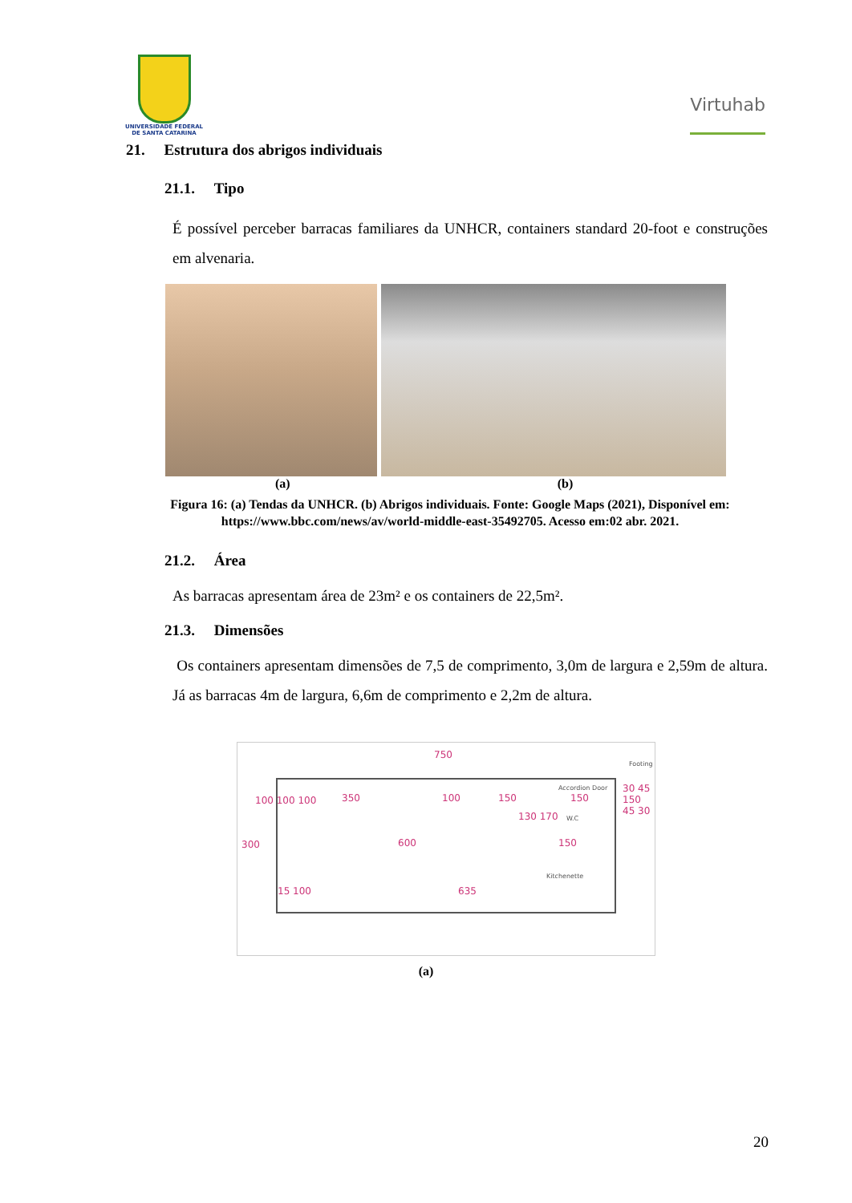UNIVERSIDADE FEDERAL
DE SANTA CATARINA
Virtuhab
21. Estrutura dos abrigos individuais
21.1. Tipo
É possível perceber barracas familiares da UNHCR, containers standard 20-foot e construções em alvenaria.
(a) (b)
Figura 16: (a) Tendas da UNHCR. (b) Abrigos individuais. Fonte: Google Maps (2021), Disponível em: https://www.bbc.com/news/av/world-middle-east-35492705. Acesso em:02 abr. 2021.
21.2. Área
As barracas apresentam área de 23m² e os containers de 22,5m².
21.3. Dimensões
Os containers apresentam dimensões de 7,5 de comprimento, 3,0m de largura e 2,59m de altura. Já as barracas 4m de largura, 6,6m de comprimento e 2,2m de altura.
750
Footing
350 100 150
Accordion Door
150
W.C
600 150
Kitchenette
15 100 635
300
100 100 100
130 170
30 45 150 45 30
(a)
20